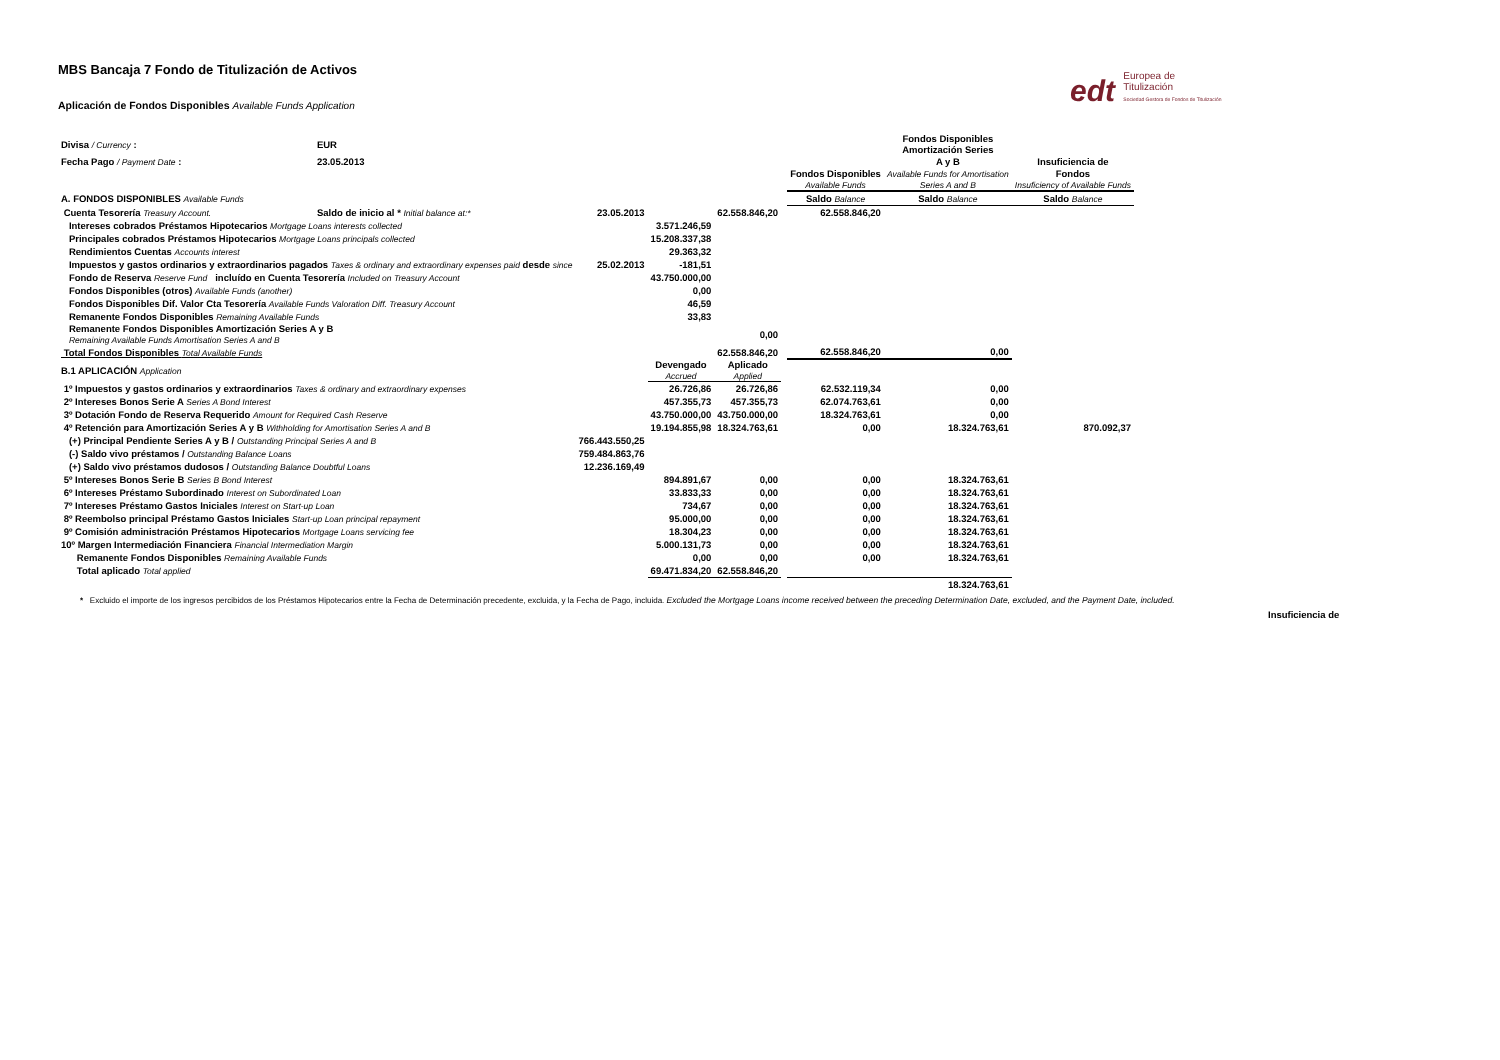edt Europea de
Titulización
Sociedad Gestora de Fondos de Titulización
MBS Bancaja 7 Fondo de Titulización de Activos
Aplicación de Fondos Disponibles Available Funds Application
| Divisa / Currency : | EUR | | | | | | Fondos Disponibles Amortización Series | |
| Fecha Pago / Payment Date : | 23.05.2013 | | | | | | A y B | Insuficiencia de |
| | | | | | | Fondos Disponibles Available Funds | Available Funds for Amortisation Series A and B | Fondos Insuficiency of Available Funds |
| A. FONDOS DISPONIBLES Available Funds | | | | | | Saldo Balance | Saldo Balance | Saldo Balance |
| Cuenta Tesorería Treasury Account. | Saldo de inicio al * Initial balance at:* | 23.05.2013 | | 62.558.846,20 | | 62.558.846,20 | | |
| Intereses cobrados Préstamos Hipotecarios Mortgage Loans interests collected | | | 3.571.246,59 | | | | | |
| Principales cobrados Préstamos Hipotecarios Mortgage Loans principals collected | | | 15.208.337,38 | | | | | |
| Rendimientos Cuentas Accounts interest | | | 29.363,32 | | | | | |
| Impuestos y gastos ordinarios y extraordinarios pagados Taxes & ordinary and extraordinary expenses paid desde since | | 25.02.2013 | -181,51 | | | | | |
| Fondo de Reserva Reserve Fund incluído en Cuenta Tesorería Included on Treasury Account | | | 43.750.000,00 | | | | | |
| Fondos Disponibles (otros) Available Funds (another) | | | 0,00 | | | | | |
| Fondos Disponibles Dif. Valor Cta Tesorería Available Funds Valoration Diff. Treasury Account | | | 46,59 | | | | | |
| Remanente Fondos Disponibles Remaining Available Funds | | | 33,83 | | | | | |
| Remanente Fondos Disponibles Amortización Series A y B Remaining Available Funds Amortisation Series A and B | | | | 0,00 | | | | |
| Total Fondos Disponibles Total Available Funds | | | | 62.558.846,20 | | 62.558.846,20 | 0,00 | |
| B.1 APLICACIÓN Application | | | Devengado Accrued | Aplicado Applied | | | | |
| 1º Impuestos y gastos ordinarios y extraordinarios Taxes & ordinary and extraordinary expenses | | | 26.726,86 | 26.726,86 | | 62.532.119,34 | 0,00 | |
| 2º Intereses Bonos Serie A Series A Bond Interest | | | 457.355,73 | 457.355,73 | | 62.074.763,61 | 0,00 | |
| 3º Dotación Fondo de Reserva Requerido Amount for Required Cash Reserve | | | 43.750.000,00 | 43.750.000,00 | | 18.324.763,61 | 0,00 | |
| 4º Retención para Amortización Series A y B Withholding for Amortisation Series A and B | | | 19.194.855,98 | 18.324.763,61 | | 0,00 | 18.324.763,61 | 870.092,37 |
| (+) Principal Pendiente Series A y B / Outstanding Principal Series A and B | | 766.443.550,25 | | | | | | |
| (-) Saldo vivo préstamos / Outstanding Balance Loans | | 759.484.863,76 | | | | | | |
| (+) Saldo vivo préstamos dudosos / Outstanding Balance Doubtful Loans | | 12.236.169,49 | | | | | | |
| 5º Intereses Bonos Serie B Series B Bond Interest | | | 894.891,67 | 0,00 | | 0,00 | 18.324.763,61 | |
| 6º Intereses Préstamo Subordinado Interest on Subordinated Loan | | | 33.833,33 | 0,00 | | 0,00 | 18.324.763,61 | |
| 7º Intereses Préstamo Gastos Iniciales Interest on Start-up Loan | | | 734,67 | 0,00 | | 0,00 | 18.324.763,61 | |
| 8º Reembolso principal Préstamo Gastos Iniciales Start-up Loan principal repayment | | | 95.000,00 | 0,00 | | 0,00 | 18.324.763,61 | |
| 9º Comisión administración Préstamos Hipotecarios Mortgage Loans servicing fee | | | 18.304,23 | 0,00 | | 0,00 | 18.324.763,61 | |
| 10º Margen Intermediación Financiera Financial Intermediation Margin | | | 5.000.131,73 | 0,00 | | 0,00 | 18.324.763,61 | |
| Remanente Fondos Disponibles Remaining Available Funds | | | 0,00 | 0,00 | | 0,00 | 18.324.763,61 | |
| Total aplicado Total applied | | | 69.471.834,20 | 62.558.846,20 | | | | |
| | | | | | | | 18.324.763,61 | |
* Excluido el importe de los ingresos percibidos de los Préstamos Hipotecarios entre la Fecha de Determinación precedente, excluida, y la Fecha de Pago, incluida. Excluded the Mortgage Loans income received between the preceding Determination Date, excluded, and the Payment Date, included.
Insuficiencia de